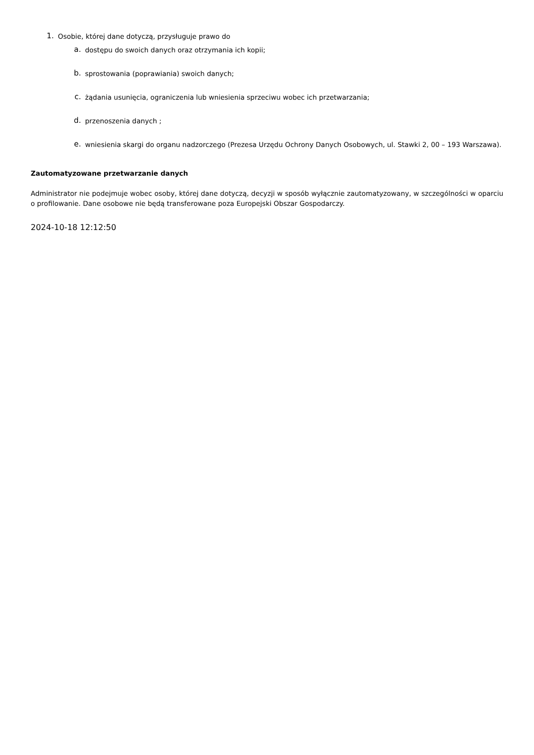1.
Osobie, której dane dotyczą, przysługuje prawo do
a.
dostępu do swoich danych oraz otrzymania ich kopii;
b.
sprostowania (poprawiania) swoich danych;
c.
żądania usunięcia, ograniczenia lub wniesienia sprzeciwu wobec ich przetwarzania;
d.
przenoszenia danych ;
e.
wniesienia skargi do organu nadzorczego (Prezesa Urzędu Ochrony Danych Osobowych, ul. Stawki 2, 00 – 193 Warszawa).
Zautomatyzowane przetwarzanie danych
Administrator nie podejmuje wobec osoby, której dane dotyczą, decyzji w sposób wyłącznie zautomatyzowany, w szczególności w oparciu o profilowanie. Dane osobowe nie będą transferowane poza Europejski Obszar Gospodarczy.
2024-10-18 12:12:50